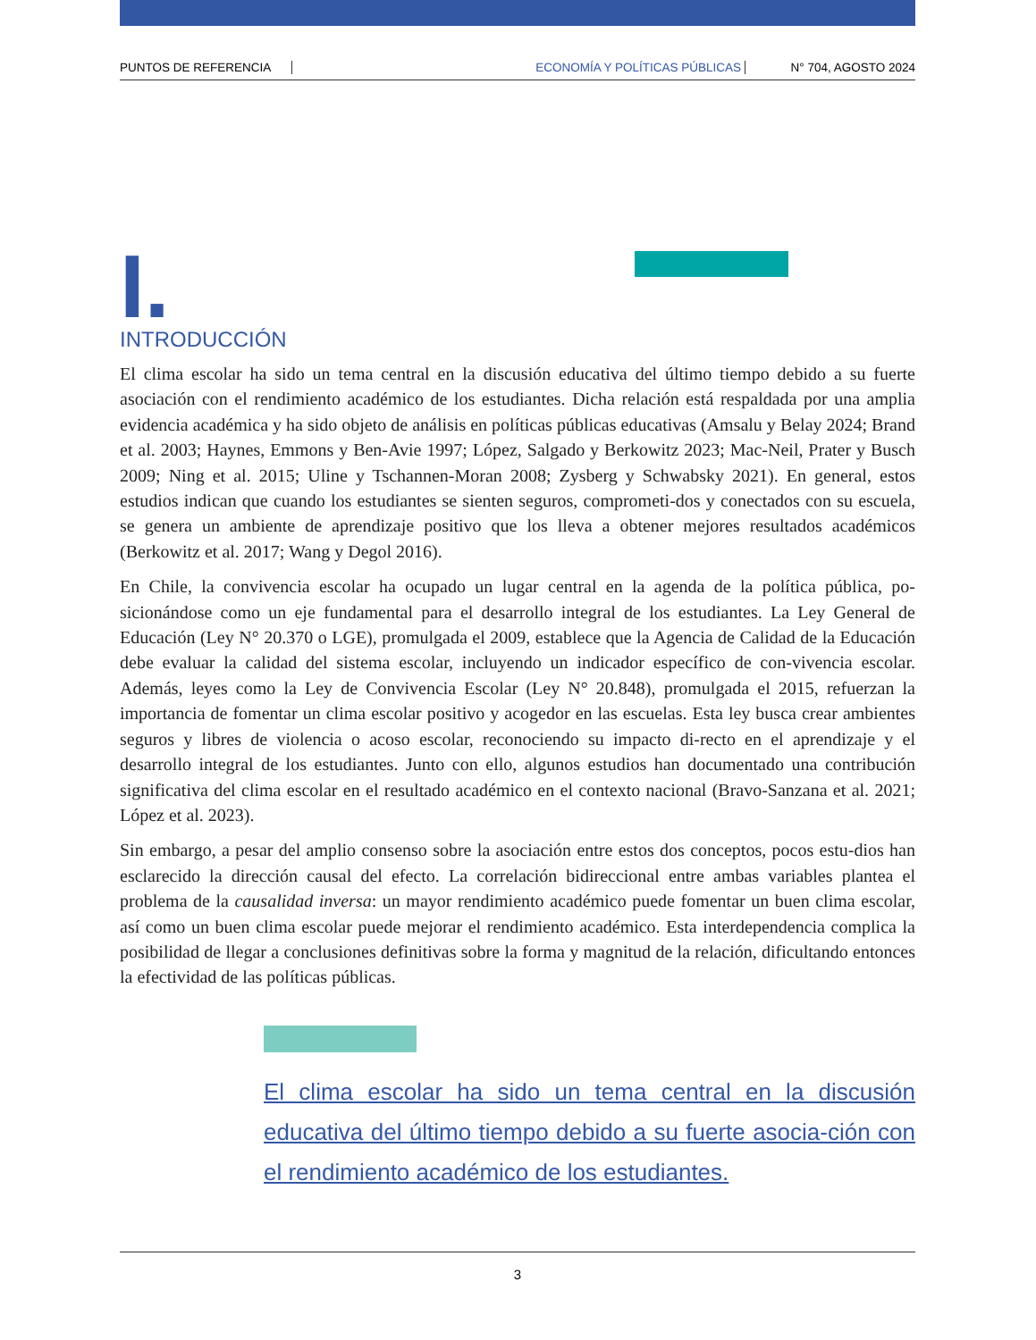PUNTOS DE REFERENCIA ECONOMÍA Y POLÍTICAS PÚBLICAS N° 704, AGOSTO 2024
I.
INTRODUCCIÓN
El clima escolar ha sido un tema central en la discusión educativa del último tiempo debido a su fuerte asociación con el rendimiento académico de los estudiantes. Dicha relación está respaldada por una amplia evidencia académica y ha sido objeto de análisis en políticas públicas educativas (Amsalu y Belay 2024; Brand et al. 2003; Haynes, Emmons y Ben-Avie 1997; López, Salgado y Berkowitz 2023; Mac-Neil, Prater y Busch 2009; Ning et al. 2015; Uline y Tschannen-Moran 2008; Zysberg y Schwabsky 2021). En general, estos estudios indican que cuando los estudiantes se sienten seguros, comprometi-dos y conectados con su escuela, se genera un ambiente de aprendizaje positivo que los lleva a obtener mejores resultados académicos (Berkowitz et al. 2017; Wang y Degol 2016).
En Chile, la convivencia escolar ha ocupado un lugar central en la agenda de la política pública, po-sicionándose como un eje fundamental para el desarrollo integral de los estudiantes. La Ley General de Educación (Ley N° 20.370 o LGE), promulgada el 2009, establece que la Agencia de Calidad de la Educación debe evaluar la calidad del sistema escolar, incluyendo un indicador específico de con-vivencia escolar. Además, leyes como la Ley de Convivencia Escolar (Ley N° 20.848), promulgada el 2015, refuerzan la importancia de fomentar un clima escolar positivo y acogedor en las escuelas. Esta ley busca crear ambientes seguros y libres de violencia o acoso escolar, reconociendo su impacto di-recto en el aprendizaje y el desarrollo integral de los estudiantes. Junto con ello, algunos estudios han documentado una contribución significativa del clima escolar en el resultado académico en el contexto nacional (Bravo-Sanzana et al. 2021; López et al. 2023).
Sin embargo, a pesar del amplio consenso sobre la asociación entre estos dos conceptos, pocos estu-dios han esclarecido la dirección causal del efecto. La correlación bidireccional entre ambas variables plantea el problema de la causalidad inversa: un mayor rendimiento académico puede fomentar un buen clima escolar, así como un buen clima escolar puede mejorar el rendimiento académico. Esta interdependencia complica la posibilidad de llegar a conclusiones definitivas sobre la forma y magnitud de la relación, dificultando entonces la efectividad de las políticas públicas.
El clima escolar ha sido un tema central en la discusión educativa del último tiempo debido a su fuerte asocia-ción con el rendimiento académico de los estudiantes.
3